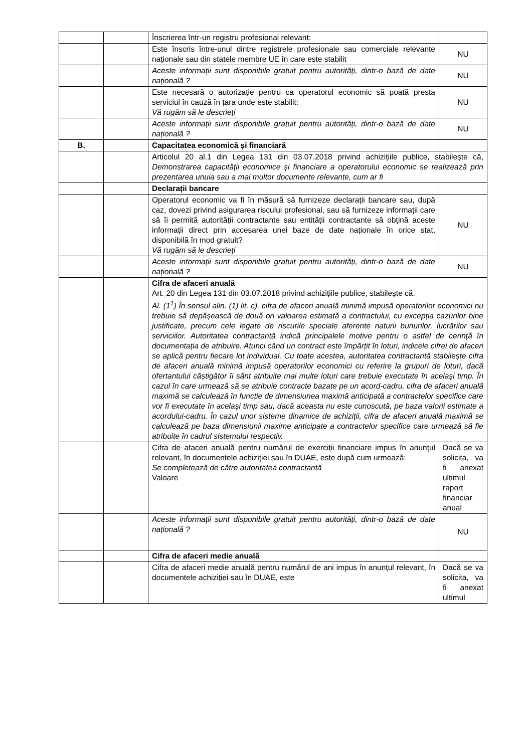| | | Înscrierea într-un registru profesional relevant: | |
| | | Este înscris între-unul dintre registrele profesionale sau comerciale relevante naționale sau din statele membre UE în care este stabilit | NU |
| | | Aceste informații sunt disponibile gratuit pentru autorități, dintr-o bază de date națională ? | NU |
| | | Este necesară o autorizație pentru ca operatorul economic să poată presta serviciul în cauză în țara unde este stabilit: Vă rugăm să le descrieți | NU |
| | | Aceste informații sunt disponibile gratuit pentru autorități, dintr-o bază de date națională ? | NU |
| B. | | Capacitatea economică și financiară | |
| | | Articolul 20 al.1 din Legea 131 din 03.07.2018 privind achizițiile publice, stabilește că, Demonstrarea capacității economice și financiare a operatorului economic se realizează prin prezentarea unuia sau a mai multor documente relevante, cum ar fi | |
| | | Declarații bancare | |
| | | Operatorul economic va fi în măsură să furnizeze declarații bancare sau, după caz, dovezi privind asigurarea riscului profesional, sau să furnizeze informații care să îi permită autorității contractante sau entității contractante să obțină aceste informații direct prin accesarea unei baze de date naționale în orice stat, disponibilă în mod gratuit? Vă rugăm să le descrieți | NU |
| | | Aceste informații sunt disponibile gratuit pentru autorități, dintr-o bază de date națională ? | NU |
| | | Cifra de afaceri anuală Art. 20 din Legea 131 din 03.07.2018 privind achizițiile publice, stabilește că. Al. (1<sup>1</sup>) În sensul alin. (1) lit. c), cifra de afaceri anuală minimă impusă operatorilor economici nu trebuie să depășească de două ori valoarea estimată a contractului, cu excepția cazurilor bine justificate, precum cele legate de riscurile speciale aferente naturii bunurilor, lucrărilor sau serviciilor. Autoritatea contractantă indică principalele motive pentru o astfel de cerință în documentația de atribuire. Atunci când un contract este împărțit în loturi, indicele cifrei de afaceri se aplică pentru fiecare lot individual. Cu toate acestea, autoritatea contractantă stabilește cifra de afaceri anuală minimă impusă operatorilor economici cu referire la grupuri de loturi, dacă ofertantului câștigător îi sânt atribuite mai multe loturi care trebuie executate în același timp. În cazul în care urmează să se atribuie contracte bazate pe un acord-cadru, cifra de afaceri anuală maximă se calculează în funcție de dimensiunea maximă anticipată a contractelor specifice care vor fi executate în același timp sau, dacă aceasta nu este cunoscută, pe baza valorii estimate a acordului-cadru. În cazul unor sisteme dinamice de achiziții, cifra de afaceri anuală maximă se calculează pe baza dimensiunii maxime anticipate a contractelor specifice care urmează să fie atribuite în cadrul sistemului respectiv. | |
| | | Cifra de afaceri anuală pentru numărul de exerciții financiare impus în anunțul relevant, în documentele achiziției sau în DUAE, este după cum urmează: Se completează de către autoritatea contractantă Valoare | Dacă se va solicita, va fi anexat ultimul raport financiar anual |
| | | Aceste informații sunt disponibile gratuit pentru autorități, dintr-o bază de date națională ? | NU |
| | | Cifra de afaceri medie anuală | |
| | | Cifra de afaceri medie anuală pentru numărul de ani impus în anunțul relevant, în documentele achiziției sau în DUAE, este | Dacă se va solicita, va fi anexat ultimul |